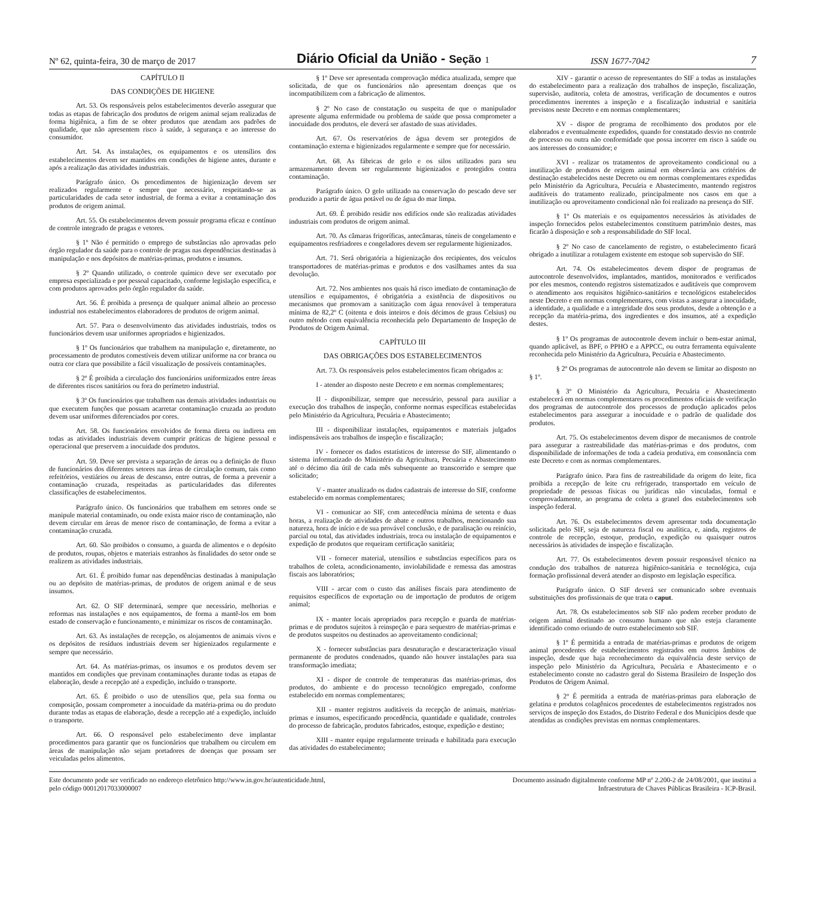Nº 62, quinta-feira, 30 de março de 2017 Diário Oficial da União - Seção 1 ISSN 1677-7042 7
CAPÍTULO II
DAS CONDIÇÕES DE HIGIENE
Art. 53. Os responsáveis pelos estabelecimentos deverão assegurar que todas as etapas de fabricação dos produtos de origem animal sejam realizadas de forma higiênica, a fim de se obter produtos que atendam aos padrões de qualidade, que não apresentem risco à saúde, à segurança e ao interesse do consumidor.
Art. 54. As instalações, os equipamentos e os utensílios dos estabelecimentos devem ser mantidos em condições de higiene antes, durante e após a realização das atividades industriais.
Parágrafo único. Os procedimentos de higienização devem ser realizados regularmente e sempre que necessário, respeitando-se as particularidades de cada setor industrial, de forma a evitar a contaminação dos produtos de origem animal.
Art. 55. Os estabelecimentos devem possuir programa eficaz e contínuo de controle integrado de pragas e vetores.
§ 1º Não é permitido o emprego de substâncias não aprovadas pelo órgão regulador da saúde para o controle de pragas nas dependências destinadas à manipulação e nos depósitos de matérias-primas, produtos e insumos.
§ 2º Quando utilizado, o controle químico deve ser executado por empresa especializada e por pessoal capacitado, conforme legislação específica, e com produtos aprovados pelo órgão regulador da saúde.
Art. 56. É proibida a presença de qualquer animal alheio ao processo industrial nos estabelecimentos elaboradores de produtos de origem animal.
Art. 57. Para o desenvolvimento das atividades industriais, todos os funcionários devem usar uniformes apropriados e higienizados.
§ 1º Os funcionários que trabalhem na manipulação e, diretamente, no processamento de produtos comestíveis devem utilizar uniforme na cor branca ou outra cor clara que possibilite a fácil visualização de possíveis contaminações.
§ 2º É proibida a circulação dos funcionários uniformizados entre áreas de diferentes riscos sanitários ou fora do perímetro industrial.
§ 3º Os funcionários que trabalhem nas demais atividades industriais ou que executem funções que possam acarretar contaminação cruzada ao produto devem usar uniformes diferenciados por cores.
Art. 58. Os funcionários envolvidos de forma direta ou indireta em todas as atividades industriais devem cumprir práticas de higiene pessoal e operacional que preservem a inocuidade dos produtos.
Art. 59. Deve ser prevista a separação de áreas ou a definição de fluxo de funcionários dos diferentes setores nas áreas de circulação comum, tais como refeitórios, vestiários ou áreas de descanso, entre outras, de forma a prevenir a contaminação cruzada, respeitadas as particularidades das diferentes classificações de estabelecimentos.
Parágrafo único. Os funcionários que trabalhem em setores onde se manipule material contaminado, ou onde exista maior risco de contaminação, não devem circular em áreas de menor risco de contaminação, de forma a evitar a contaminação cruzada.
Art. 60. São proibidos o consumo, a guarda de alimentos e o depósito de produtos, roupas, objetos e materiais estranhos às finalidades do setor onde se realizem as atividades industriais.
Art. 61. É proibido fumar nas dependências destinadas à manipulação ou ao depósito de matérias-primas, de produtos de origem animal e de seus insumos.
Art. 62. O SIF determinará, sempre que necessário, melhorias e reformas nas instalações e nos equipamentos, de forma a mantê-los em bom estado de conservação e funcionamento, e minimizar os riscos de contaminação.
Art. 63. As instalações de recepção, os alojamentos de animais vivos e os depósitos de resíduos industriais devem ser higienizados regularmente e sempre que necessário.
Art. 64. As matérias-primas, os insumos e os produtos devem ser mantidos em condições que previnam contaminações durante todas as etapas de elaboração, desde a recepção até a expedição, incluído o transporte.
Art. 65. É proibido o uso de utensílios que, pela sua forma ou composição, possam comprometer a inocuidade da matéria-prima ou do produto durante todas as etapas de elaboração, desde a recepção até a expedição, incluído o transporte.
Art. 66. O responsável pelo estabelecimento deve implantar procedimentos para garantir que os funcionários que trabalhem ou circulem em áreas de manipulação não sejam portadores de doenças que possam ser veiculadas pelos alimentos.
§ 1º Deve ser apresentada comprovação médica atualizada, sempre que solicitada, de que os funcionários não apresentam doenças que os incompatibilizem com a fabricação de alimentos.
§ 2º No caso de constatação ou suspeita de que o manipulador apresente alguma enfermidade ou problema de saúde que possa comprometer a inocuidade dos produtos, ele deverá ser afastado de suas atividades.
Art. 67. Os reservatórios de água devem ser protegidos de contaminação externa e higienizados regularmente e sempre que for necessário.
Art. 68. As fábricas de gelo e os silos utilizados para seu armazenamento devem ser regularmente higienizados e protegidos contra contaminação.
Parágrafo único. O gelo utilizado na conservação do pescado deve ser produzido a partir de água potável ou de água do mar limpa.
Art. 69. É proibido residir nos edifícios onde são realizadas atividades industriais com produtos de origem animal.
Art. 70. As câmaras frigoríficas, antecâmaras, túneis de congelamento e equipamentos resfriadores e congeladores devem ser regularmente higienizados.
Art. 71. Será obrigatória a higienização dos recipientes, dos veículos transportadores de matérias-primas e produtos e dos vasilhames antes da sua devolução.
Art. 72. Nos ambientes nos quais há risco imediato de contaminação de utensílios e equipamentos, é obrigatória a existência de dispositivos ou mecanismos que promovam a sanitização com água renovável à temperatura mínima de 82,2º C (oitenta e dois inteiros e dois décimos de graus Celsius) ou outro método com equivalência reconhecida pelo Departamento de Inspeção de Produtos de Origem Animal.
CAPÍTULO III
DAS OBRIGAÇÕES DOS ESTABELECIMENTOS
Art. 73. Os responsáveis pelos estabelecimentos ficam obrigados a:
I - atender ao disposto neste Decreto e em normas complementares;
II - disponibilizar, sempre que necessário, pessoal para auxiliar a execução dos trabalhos de inspeção, conforme normas específicas estabelecidas pelo Ministério da Agricultura, Pecuária e Abastecimento;
III - disponibilizar instalações, equipamentos e materiais julgados indispensáveis aos trabalhos de inspeção e fiscalização;
IV - fornecer os dados estatísticos de interesse do SIF, alimentando o sistema informatizado do Ministério da Agricultura, Pecuária e Abastecimento até o décimo dia útil de cada mês subsequente ao transcorrido e sempre que solicitado;
V - manter atualizado os dados cadastrais de interesse do SIF, conforme estabelecido em normas complementares;
VI - comunicar ao SIF, com antecedência mínima de setenta e duas horas, a realização de atividades de abate e outros trabalhos, mencionando sua natureza, hora de início e de sua provável conclusão, e de paralisação ou reinício, parcial ou total, das atividades industriais, troca ou instalação de equipamentos e expedição de produtos que requeiram certificação sanitária;
VII - fornecer material, utensílios e substâncias específicos para os trabalhos de coleta, acondicionamento, inviolabilidade e remessa das amostras fiscais aos laboratórios;
VIII - arcar com o custo das análises fiscais para atendimento de requisitos específicos de exportação ou de importação de produtos de origem animal;
IX - manter locais apropriados para recepção e guarda de matérias-primas e de produtos sujeitos à reinspeção e para sequestro de matérias-primas e de produtos suspeitos ou destinados ao aproveitamento condicional;
X - fornecer substâncias para desnaturação e descaracterização visual permanente de produtos condenados, quando não houver instalações para sua transformação imediata;
XI - dispor de controle de temperaturas das matérias-primas, dos produtos, do ambiente e do processo tecnológico empregado, conforme estabelecido em normas complementares;
XII - manter registros auditáveis da recepção de animais, matérias-primas e insumos, especificando procedência, quantidade e qualidade, controles do processo de fabricação, produtos fabricados, estoque, expedição e destino;
XIII - manter equipe regularmente treinada e habilitada para execução das atividades do estabelecimento;
XIV - garantir o acesso de representantes do SIF a todas as instalações do estabelecimento para a realização dos trabalhos de inspeção, fiscalização, supervisão, auditoria, coleta de amostras, verificação de documentos e outros procedimentos inerentes a inspeção e a fiscalização industrial e sanitária previstos neste Decreto e em normas complementares;
XV - dispor de programa de recolhimento dos produtos por ele elaborados e eventualmente expedidos, quando for constatado desvio no controle de processo ou outra não conformidade que possa incorrer em risco à saúde ou aos interesses do consumidor; e
XVI - realizar os tratamentos de aproveitamento condicional ou a inutilização de produtos de origem animal em observância aos critérios de destinação estabelecidos neste Decreto ou em normas complementares expedidas pelo Ministério da Agricultura, Pecuária e Abastecimento, mantendo registros auditáveis do tratamento realizado, principalmente nos casos em que a inutilização ou aproveitamento condicional não foi realizado na presença do SIF.
§ 1º Os materiais e os equipamentos necessários às atividades de inspeção fornecidos pelos estabelecimentos constituem patrimônio destes, mas ficarão à disposição e sob a responsabilidade do SIF local.
§ 2º No caso de cancelamento de registro, o estabelecimento ficará obrigado a inutilizar a rotulagem existente em estoque sob supervisão do SIF.
Art. 74. Os estabelecimentos devem dispor de programas de autocontrole desenvolvidos, implantados, mantidos, monitorados e verificados por eles mesmos, contendo registros sistematizados e auditáveis que comprovem o atendimento aos requisitos higiênico-sanitários e tecnológicos estabelecidos neste Decreto e em normas complementares, com vistas a assegurar a inocuidade, a identidade, a qualidade e a integridade dos seus produtos, desde a obtenção e a recepção da matéria-prima, dos ingredientes e dos insumos, até a expedição destes.
§ 1º Os programas de autocontrole devem incluir o bem-estar animal, quando aplicável, as BPF, o PPHO e a APPCC, ou outra ferramenta equivalente reconhecida pelo Ministério da Agricultura, Pecuária e Abastecimento.
§ 2º Os programas de autocontrole não devem se limitar ao disposto no § 1º.
§ 3º O Ministério da Agricultura, Pecuária e Abastecimento estabelecerá em normas complementares os procedimentos oficiais de verificação dos programas de autocontrole dos processos de produção aplicados pelos estabelecimentos para assegurar a inocuidade e o padrão de qualidade dos produtos.
Art. 75. Os estabelecimentos devem dispor de mecanismos de controle para assegurar a rastreabilidade das matérias-primas e dos produtos, com disponibilidade de informações de toda a cadeia produtiva, em consonância com este Decreto e com as normas complementares.
Parágrafo único. Para fins de rastreabilidade da origem do leite, fica proibida a recepção de leite cru refrigerado, transportado em veículo de propriedade de pessoas físicas ou jurídicas não vinculadas, formal e comprovadamente, ao programa de coleta a granel dos estabelecimentos sob inspeção federal.
Art. 76. Os estabelecimentos devem apresentar toda documentação solicitada pelo SIF, seja de natureza fiscal ou analítica, e, ainda, registros de controle de recepção, estoque, produção, expedição ou quaisquer outros necessários às atividades de inspeção e fiscalização.
Art. 77. Os estabelecimentos devem possuir responsável técnico na condução dos trabalhos de natureza higiênico-sanitária e tecnológica, cuja formação profissional deverá atender ao disposto em legislação específica.
Parágrafo único. O SIF deverá ser comunicado sobre eventuais substituições dos profissionais de que trata o caput.
Art. 78. Os estabelecimentos sob SIF não podem receber produto de origem animal destinado ao consumo humano que não esteja claramente identificado como oriundo de outro estabelecimento sob SIF.
§ 1º É permitida a entrada de matérias-primas e produtos de origem animal procedentes de estabelecimentos registrados em outros âmbitos de inspeção, desde que haja reconhecimento da equivalência deste serviço de inspeção pelo Ministério da Agricultura, Pecuária e Abastecimento e o estabelecimento conste no cadastro geral do Sistema Brasileiro de Inspeção dos Produtos de Origem Animal.
§ 2º É permitida a entrada de matérias-primas para elaboração de gelatina e produtos colagênicos procedentes de estabelecimentos registrados nos serviços de inspeção dos Estados, do Distrito Federal e dos Municípios desde que atendidas as condições previstas em normas complementares.
Este documento pode ser verificado no endereço eletrônico http://www.in.gov.br/autenticidade.html,
pelo código 00012017033000007
Documento assinado digitalmente conforme MP nº 2.200-2 de 24/08/2001, que institui a
Infraestrutura de Chaves Públicas Brasileira - ICP-Brasil.